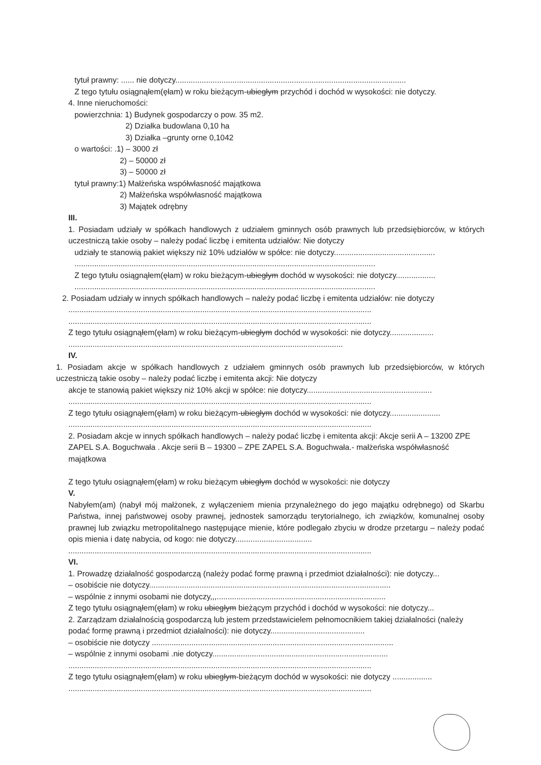tytuł prawny: ...... nie dotyczy.........................................................................................................
Z tego tytułu osiągnąłem(ęłam) w roku bieżącym-ubiegłym przychód i dochód w wysokości: nie dotyczy.
4. Inne nieruchomości:
powierzchnia: 1) Budynek gospodarczy o pow. 35 m2.
2) Działka budowlana 0,10 ha
3) Działka –grunty orne 0,1042
o wartości: .1) – 3000 zł
2) – 50000 zł
3) – 50000 zł
tytuł prawny:1) Małżeńska współwłasność majątkowa
2) Małżeńska współwłasność majątkowa
3) Majątek odrębny
III.
1. Posiadam udziały w spółkach handlowych z udziałem gminnych osób prawnych lub przedsiębiorców, w których uczestniczą takie osoby – należy podać liczbę i emitenta udziałów: Nie dotyczy
udziały te stanowią pakiet większy niż 10% udziałów w spółce: nie dotyczy..............................................
.........................................................................................................................................
Z tego tytułu osiągnąłem(ęłam) w roku bieżącym-ubiegłym dochód w wysokości: nie dotyczy..................
.........................................................................................................................................
2. Posiadam udziały w innych spółkach handlowych – należy podać liczbę i emitenta udziałów: nie dotyczy
..........................................................................................................................................
..........................................................................................................................................
Z tego tytułu osiągnąłem(ęłam) w roku bieżącym-ubiegłym dochód w wysokości: nie dotyczy....................
.............................................................................................................................
IV.
1. Posiadam akcje w spółkach handlowych z udziałem gminnych osób prawnych lub przedsiębiorców, w których uczestniczą takie osoby – należy podać liczbę i emitenta akcji: Nie dotyczy
akcje te stanowią pakiet większy niż 10% akcji w spółce: nie dotyczy.........................................................
..........................................................................................................................................
Z tego tytułu osiągnąłem(ęłam) w roku bieżącym-ubiegłym dochód w wysokości: nie dotyczy.......................
..........................................................................................................................................
2. Posiadam akcje w innych spółkach handlowych – należy podać liczbę i emitenta akcji: Akcje serii A – 13200 ZPE ZAPEL S.A. Boguchwała . Akcje serii B – 19300 – ZPE ZAPEL S.A. Boguchwała.- małżeńska współwłasność majątkowa
Z tego tytułu osiągnąłem(ęłam) w roku bieżącym ubiegłym dochód w wysokości: nie dotyczy
V.
Nabyłem(am) (nabył mój małżonek, z wyłączeniem mienia przynależnego do jego majątku odrębnego) od Skarbu Państwa, innej państwowej osoby prawnej, jednostek samorządu terytorialnego, ich związków, komunalnej osoby prawnej lub związku metropolitalnego następujące mienie, które podlegało zbyciu w drodze przetargu – należy podać opis mienia i datę nabycia, od kogo: nie dotyczy...................................
..........................................................................................................................................
VI.
1. Prowadzę działalność gospodarczą (należy podać formę prawną i przedmiot działalności): nie dotyczy...
– osobiście nie dotyczy..............................................................................................................
– wspólnie z innymi osobami nie dotyczy,,,.............................................................................
Z tego tytułu osiągnąłem(ęłam) w roku ubiegłym bieżącym przychód i dochód w wysokości: nie dotyczy...
2. Zarządzam działalnością gospodarczą lub jestem przedstawicielem pełnomocnikiem takiej działalności (należy podać formę prawną i przedmiot działalności): nie dotyczy...........................................
– osobiście nie dotyczy ..............................................................................................................
– wspólnie z innymi osobami .nie dotyczy................................................................................
..........................................................................................................................................
Z tego tytułu osiągnąłem(ęłam) w roku ubiegłym-bieżącym dochód w wysokości: nie dotyczy ..................
..........................................................................................................................................